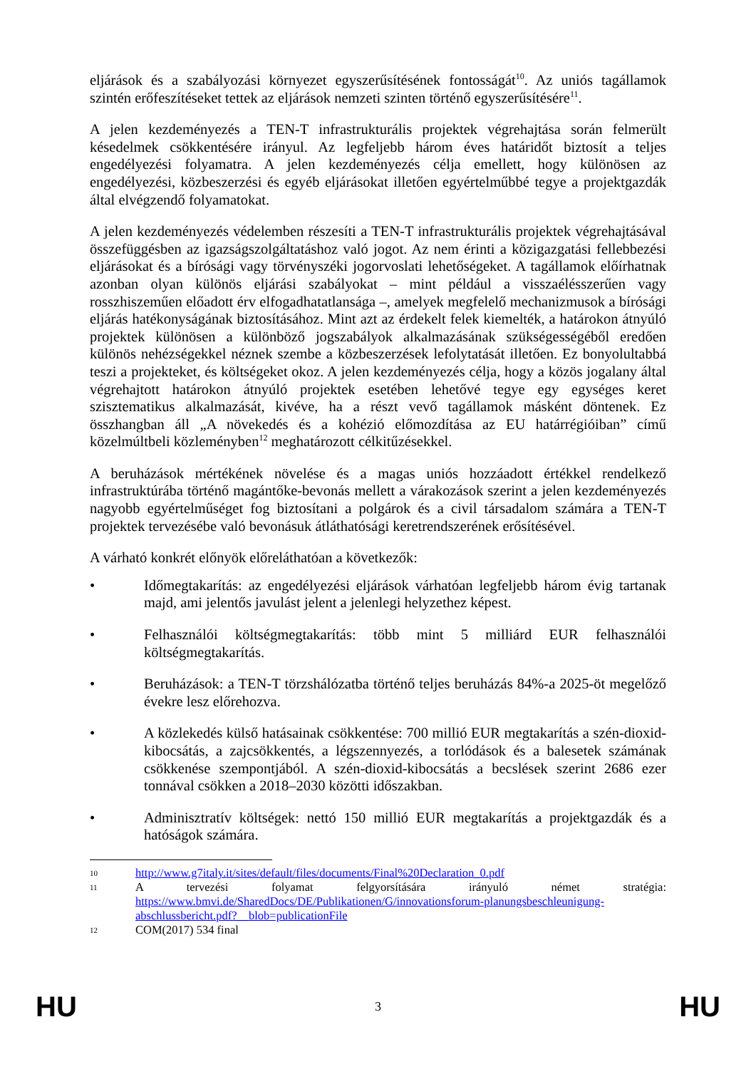eljárások és a szabályozási környezet egyszerűsítésének fontosságát<sup>10</sup>. Az uniós tagállamok szintén erőfeszítéseket tettek az eljárások nemzeti szinten történő egyszerűsítésére<sup>11</sup>.
A jelen kezdeményezés a TEN-T infrastrukturális projektek végrehajtása során felmerült késedelmek csökkentésére irányul. Az legfeljebb három éves határidőt biztosít a teljes engedélyezési folyamatra. A jelen kezdeményezés célja emellett, hogy különösen az engedélyezési, közbeszerzési és egyéb eljárásokat illetően egyértelműbbé tegye a projektgazdák által elvégzendő folyamatokat.
A jelen kezdeményezés védelemben részesíti a TEN-T infrastrukturális projektek végrehajtásával összefüggésben az igazságszolgáltatáshoz való jogot. Az nem érinti a közigazgatási fellebbezési eljárásokat és a bírósági vagy törvényszéki jogorvoslati lehetőségeket. A tagállamok előírhatnak azonban olyan különös eljárási szabályokat – mint például a visszaélésszerűen vagy rosszhiszeműen előadott érv elfogadhatatlansága –, amelyek megfelelő mechanizmusok a bírósági eljárás hatékonyságának biztosításához. Mint azt az érdekelt felek kiemelték, a határokon átnyúló projektek különösen a különböző jogszabályok alkalmazásának szükségességéből eredően különös nehézségekkel néznek szembe a közbeszerzések lefolytatását illetően. Ez bonyolultabbá teszi a projekteket, és költségeket okoz. A jelen kezdeményezés célja, hogy a közös jogalany által végrehajtott határokon átnyúló projektek esetében lehetővé tegye egy egységes keret szisztematikus alkalmazását, kivéve, ha a részt vevő tagállamok másként döntenek. Ez összhangban áll „A növekedés és a kohézió előmozdítása az EU határrégióiban” című közelmúltbeli közleményben<sup>12</sup> meghatározott célkitűzésekkel.
A beruházások mértékének növelése és a magas uniós hozzáadott értékkel rendelkező infrastruktúrába történő magántőke-bevonás mellett a várakozások szerint a jelen kezdeményezés nagyobb egyértelműséget fog biztosítani a polgárok és a civil társadalom számára a TEN-T projektek tervezésébe való bevonásuk átláthatósági keretrendszerének erősítésével.
A várható konkrét előnyök előreláthatóan a következők:
• Időmegtakarítás: az engedélyezési eljárások várhatóan legfeljebb három évig tartanak majd, ami jelentős javulást jelent a jelenlegi helyzethez képest.
• Felhasználói költségmegtakarítás: több mint 5 milliárd EUR felhasználói költségmegtakarítás.
• Beruházások: a TEN-T törzshálózatba történő teljes beruházás 84%-a 2025-öt megelőző évekre lesz előrehozva.
• A közlekedés külső hatásainak csökkentése: 700 millió EUR megtakarítás a szén-dioxid-kibocsátás, a zajcsökkentés, a légszennyezés, a torlódások és a balesetek számának csökkenése szempontjából. A szén-dioxid-kibocsátás a becslések szerint 2686 ezer tonnával csökken a 2018–2030 közötti időszakban.
• Adminisztratív költségek: nettó 150 millió EUR megtakarítás a projektgazdák és a hatóságok számára.
10
http://www.g7italy.it/sites/default/files/documents/Final%20Declaration_0.pdf
11
A tervezési folyamat felgyorsítására irányuló német stratégia: https://www.bmvi.de/SharedDocs/DE/Publikationen/G/innovationsforum-planungsbeschleunigung-abschlussbericht.pdf?__blob=publicationFile
12
COM(2017) 534 final
HU 3 HU